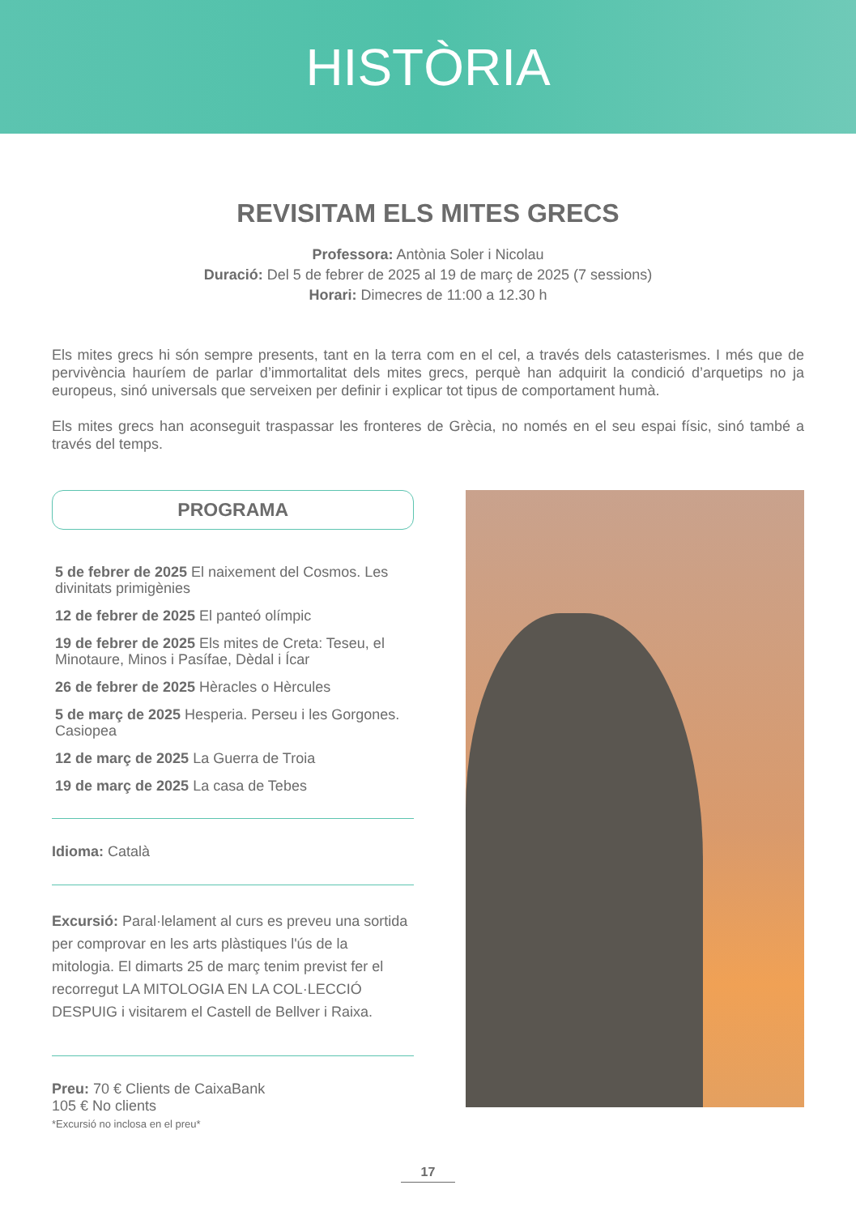HISTÒRIA
REVISITAM ELS MITES GRECS
Professora: Antònia Soler i Nicolau
Duració: Del 5 de febrer de 2025 al 19 de març de 2025 (7 sessions)
Horari: Dimecres de 11:00 a 12.30 h
Els mites grecs hi són sempre presents, tant en la terra com en el cel, a través dels catasterismes. I més que de pervivència hauríem de parlar d’immortalitat dels mites grecs, perquè han adquirit la condició d’arquetips no ja europeus, sinó universals que serveixen per definir i explicar tot tipus de comportament humà.
Els mites grecs han aconseguit traspassar les fronteres de Grècia, no només en el seu espai físic, sinó també a través del temps.
PROGRAMA
5 de febrer de 2025 El naixement del Cosmos. Les divinitats primigènies
12 de febrer de 2025 El panteó olímpic
19 de febrer de 2025 Els mites de Creta: Teseu, el Minotaure, Minos i Pasífae, Dèdal i Ícar
26 de febrer de 2025 Hèracles o Hèrcules
5 de març de 2025 Hesperia. Perseu i les Gorgones. Casiopea
12 de març de 2025 La Guerra de Troia
19 de març de 2025 La casa de Tebes
Idioma: Català
Excursió: Paral·lelament al curs es preveu una sortida per comprovar en les arts plàstiques l'ús de la mitologia. El dimarts 25 de març tenim previst fer el recorregut LA MITOLOGIA EN LA COL·LECCIÓ DESPUIG i visitarem el Castell de Bellver i Raixa.
Preu: 70 € Clients de CaixaBank
105 € No clients
*Excursió no inclosa en el preu*
17